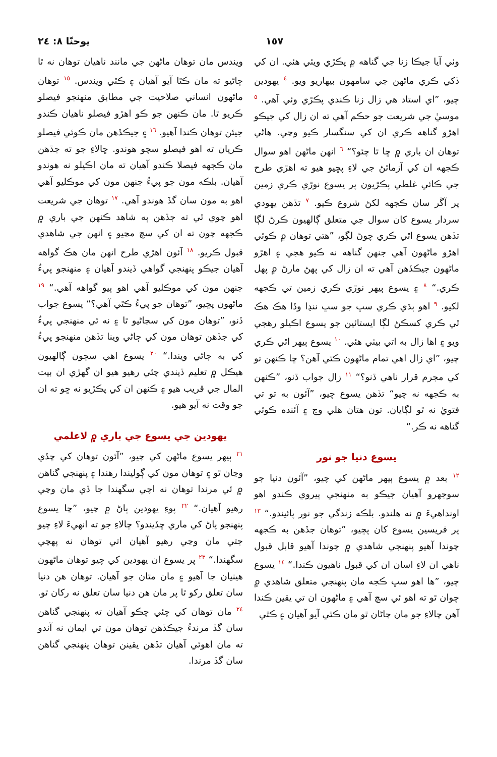يوحنّا ٨: ٢٤ ١٥٧
وٺي آيا جيڪا زنا جي گناهه ۾ پڪڙي ويئي هئي. ان کي ڏکي ڪري ماڻهن جي سامهون بيهاريو ويو. <sup>٤</sup> يهودين چيو، ”اي استاد هي زال زنا ڪندي پڪڙي وئي آهي. <sup>٥</sup> موسيٰ جي شريعت جو حڪم آهي ته ان زال کي جيڪو اهڙو گناهه ڪري ان کي سنگسار ڪيو وڃي. هاڻي توهان ان باري ۾ ڇا ٿا چئو؟“ <sup>٦</sup> انهن ماڻهن اهو سوال ڪجهه ان کي آزمائڻ جي لاءِ پڇيو هيو ته اهڙي طرح جي ڪائي غلطي پڪڙيون پر يسوع نوڙي ڪري زمين پر آڱر سان ڪجهه لکڻ شروع ڪيو. <sup>٧</sup> تڏهن يهودي سردار يسوع کان سوال جي متعلق ڳالهيون ڪرڻ لڳا تڏهن يسوع اٿي ڪري چوڻ لڳو، ”هتي توهان ۾ ڪوئي اهڙو ماڻهون آهي جنهن گناهه نه ڪيو هجي ۽ اهڙو ماڻهون جيڪڏهن آهي ته ان زال کي پهڻ مارڻ ۾ پهل ڪري.“ <sup>٨</sup> ۽ يسوع ٻيهر نوڙي ڪري زمين تي ڪجهه لکيو. <sup>٩</sup> اهو ٻڌي ڪري سڀ جو سڀ ننڍا وڏا هڪ هڪ ٿي ڪري کسڪڻ لڳا ايستائين جو يسوع اڪيلو رهجي ويو ۽ اها زال به اتي بيٺي هئي. <sup>١٠</sup> يسوع ٻيهر اٿي ڪري چيو، ”اي زال اهي تمام ماڻهون ڪٿي آهن؟ ڇا ڪنهن تو کي مجرم قرار ناهي ڏنو؟“ <sup>١١</sup> زال جواب ڏنو، ”ڪنهن به ڪجهه نه چيو“ تڏهن يسوع چيو، ”آئون به تو تي فتويٰ نه ٿو لڳايان. تون هتان هلي وڃ ۽ آئنده ڪوئي گناهه نه ڪر.“
يسوع دنيا جو نور
<sup>١٢</sup> بعد ۾ يسوع ٻيهر ماڻهن کي چيو، ”آئون دنيا جو سوجهرو آهيان جيڪو به منهنجي پيروي ڪندو اهو اونداهيءَ ۾ نه هلندو. بلڪه زندگي جو نور پائيندو.“ <sup>١٣</sup> پر فريسين يسوع کان پڇيو، ”توهان جڏهن به ڪجهه چوندا آهيو پنهنجي شاهدي ۾ چوندا آهيو قابل قبول ناهي ان لاءِ اسان ان کي قبول ناهيون ڪندا.“ <sup>١٤</sup> يسوع چيو، ”ها اهو سڀ ڪجه مان پنهنجي متعلق شاهدي ۾ چوان ٿو ته اهو ئي سچ آهي ۽ ماڻهون ان تي يقين ڪندا آهن ڇالاءِ جو مان ڄاڻان ٿو مان ڪٿي آيو آهيان ۽ ڪٿي
ويندس مان توهان ماڻهن جي مانند ناهيان توهان نه ٿا ڄاڻيو ته مان ڪٿا آيو آهيان ۽ ڪٿي ويندس. <sup>١٥</sup> توهان ماڻهون انساني صلاحيت جي مطابق منهنجو فيصلو ڪريو ٿا. مان ڪنهن جو ڪو اهڙو فيصلو ناهيان ڪندو جيئن توهان ڪندا آهيو. <sup>١٦</sup> ۽ جيڪڏهن مان ڪوئي فيصلو ڪريان ته اهو فيصلو سچو هوندو. ڇالاءِ جو ته جڏهن مان ڪجهه فيصلا ڪندو آهيان ته مان اڪيلو نه هوندو آهيان. بلڪه مون جو پيءُ جنهن مون کي موڪليو آهي اهو به مون سان گڏ هوندو آهي. <sup>١٧</sup> توهان جي شريعت اهو چوي ٿي ته جڏهن ٻه شاهد ڪنهن جي باري ۾ ڪجهه چون ته ان کي سچ مڃيو ۽ انهن جي شاهدي قبول ڪريو. <sup>١٨</sup> آئون اهڙي طرح انهن مان هڪ گواهه آهيان جيڪو پنهنجي گواهي ڏيندو آهيان ۽ منهنجو پيءُ جنهن مون کي موڪليو آهي اهو ٻيو گواهه آهي.“ <sup>١٩</sup> ماڻهون پڇيو، ”توهان جو پيءُ ڪٿي آهي؟“ يسوع جواب ڏنو، ”توهان مون کي سڃاڻيو ٿا ۽ نه ئي منهنجي پيءُ کي جڏهن توهان مون کي ڄاڻي وينا تڏهن منهنجو پيءُ کي به ڄاڻي ويندا.“ <sup>٢٠</sup> يسوع اهي سڄون ڳالهيون هيڪل ۾ تعليم ڏيندي چئي رهيو هيو ان گهڙي ان بيت المال جي قريب هيو ۽ ڪنهن ان کي پڪڙيو نه ڇو ته ان جو وقت نه آيو هيو.
يهودين جي يسوع جي باري ۾ لاعلمي
<sup>٢١</sup> ٻيهر يسوع ماڻهن کي چيو، ”آئون توهان کي ڇڏي وڃان ٿو ۽ توهان مون کي ڳوليندا رهندا ۽ پنهنجي گناهن ۾ ئي مرندا توهان نه اچي سگهندا جا ڏي مان وڃي رهيو آهيان.“ <sup>٢٢</sup> پوءِ يهودين پاڻ ۾ چيو، ”ڇا يسوع پنهنجو پاڻ کي ماري ڇڏيندو؟ ڇالاءِ جو ته انهيءَ لاءِ چيو جتي مان وڃي رهيو آهيان اتي توهان نه پهچي سگهندا.“ <sup>٢٣</sup> پر يسوع ان يهودين کي چيو توهان ماڻهون هيٺيان جا آهيو ۽ مان مٿان جو آهيان. توهان هن دنيا سان تعلق رکو ٿا پر مان هن دنيا سان تعلق نه رکان ٿو. <sup>٢٤</sup> مان توهان کي چئي چڪو آهيان ته پنهنجي گناهن سان گڏ مرندءُ جيڪڏهن توهان مون تي ايمان نه آندو ته مان اهوئي آهيان تڏهن يقينن توهان پنهنجي گناهن سان گڏ مرندا.